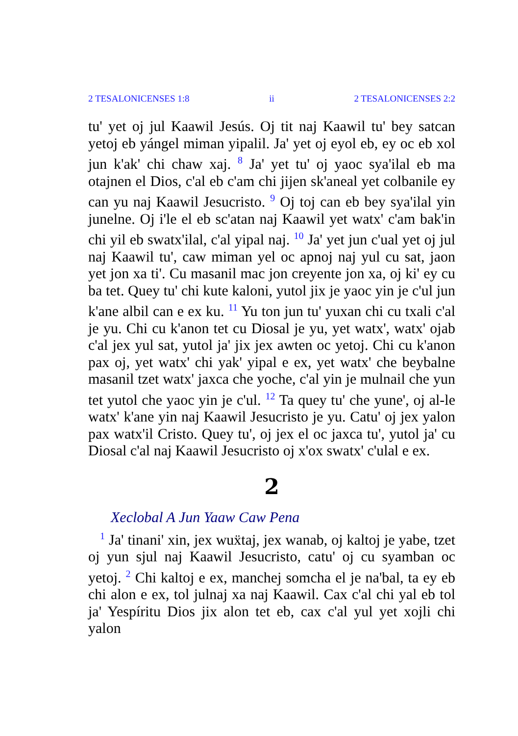2 TESALONICENSES 1:8 ii 2 TESALONICENSES 2:2
tu' yet oj jul Kaawil Jesús. Oj tit naj Kaawil tu' bey satcan yetoj eb yángel miman yipalil. Ja' yet oj eyol eb, ey oc eb xol jun k'ak' chi chaw xaj. <sup>8</sup> Ja' yet tu' oj yaoc sya'ilal eb ma otajnen el Dios, c'al eb c'am chi jijen sk'aneal yet colbanile ey can yu naj Kaawil Jesucristo. <sup>9</sup> Oj toj can eb bey sya'ilal yin junelne. Oj i'le el eb sc'atan naj Kaawil yet watx' c'am bak'in chi yil eb swatx'ilal, c'al yipal naj. <sup>10</sup> Ja' yet jun c'ual yet oj jul naj Kaawil tu', caw miman yel oc apnoj naj yul cu sat, jaon yet jon xa ti'. Cu masanil mac jon creyente jon xa, oj ki' ey cu ba tet. Quey tu' chi kute kaloni, yutol jix je yaoc yin je c'ul jun k'ane albil can e ex ku. <sup>11</sup> Yu ton jun tu' yuxan chi cu txali c'al je yu. Chi cu k'anon tet cu Diosal je yu, yet watx', watx' ojab c'al jex yul sat, yutol ja' jix jex awten oc yetoj. Chi cu k'anon pax oj, yet watx' chi yak' yipal e ex, yet watx' che beybalne masanil tzet watx' jaxca che yoche, c'al yin je mulnail che yun tet yutol che yaoc yin je c'ul. <sup>12</sup> Ta quey tu' che yune', oj al-le watx' k'ane yin naj Kaawil Jesucristo je yu. Catu' oj jex yalon pax watx'il Cristo. Quey tu', oj jex el oc jaxca tu', yutol ja' cu Diosal c'al naj Kaawil Jesucristo oj x'ox swatx' c'ulal e ex.
2
Xeclobal A Jun Yaaw Caw Pena
<sup>1</sup> Ja' tinani' xin, jex wuẍtaj, jex wanab, oj kaltoj je yabe, tzet oj yun sjul naj Kaawil Jesucristo, catu' oj cu syamban oc yetoj. <sup>2</sup> Chi kaltoj e ex, manchej somcha el je na'bal, ta ey eb chi alon e ex, tol julnaj xa naj Kaawil. Cax c'al chi yal eb tol ja' Yespíritu Dios jix alon tet eb, cax c'al yul yet xojli chi yalon